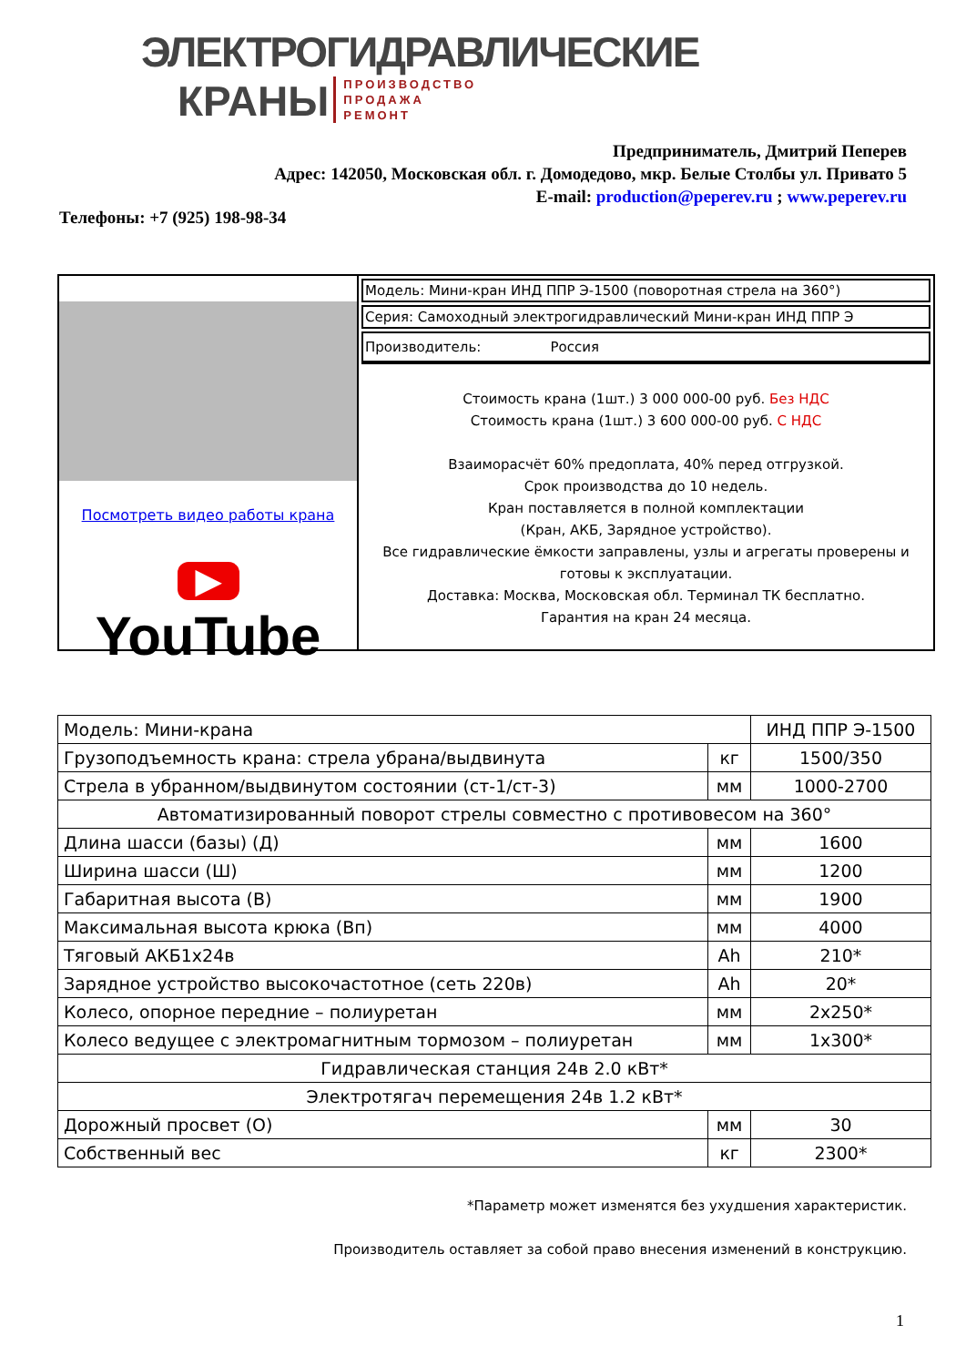ЭЛЕКТРОГИДРАВЛИЧЕСКИЕ
КРАНЫ ПРОИЗВОДСТВО
ПРОДАЖА
РЕМОНТ
Предприниматель, Дмитрий Пеперев
Адрес: 142050, Московская обл. г. Домодедово, мкр. Белые Столбы ул. Привато 5
E-mail: production@peperev.ru ; www.peperev.ru
Телефоны: +7 (925) 198-98-34
Посмотреть видео работы крана
▶ YouTube
Модель: Мини-кран ИНД ППР Э-1500 (поворотная стрела на 360°)
Серия: Самоходный электрогидравлический Мини-кран ИНД ППР Э
Производитель: Россия
Стоимость крана (1шт.) 3 000 000-00 руб. Без НДС
Стоимость крана (1шт.) 3 600 000-00 руб. С НДС
Взаиморасчёт 60% предоплата, 40% перед отгрузкой.
Срок производства до 10 недель.
Кран поставляется в полной комплектации
(Кран, АКБ, Зарядное устройство).
Все гидравлические ёмкости заправлены, узлы и агрегаты проверены и готовы к эксплуатации.
Доставка: Москва, Московская обл. Терминал ТК бесплатно.
Гарантия на кран 24 месяца.
| Модель: Мини-крана | | ИНД ППР Э-1500 |
| Грузоподъемность крана: стрела убрана/выдвинута | кг | 1500/350 |
| Стрела в убранном/выдвинутом состоянии (ст-1/ст-3) | мм | 1000-2700 |
| Автоматизированный поворот стрелы совместно с противовесом на 360° | | |
| Длина шасси (базы) (Д) | мм | 1600 |
| Ширина шасси (Ш) | мм | 1200 |
| Габаритная высота (В) | мм | 1900 |
| Максимальная высота крюка (Вп) | мм | 4000 |
| Тяговый АКБ1х24в | Ah | 210* |
| Зарядное устройство высокочастотное (сеть 220в) | Ah | 20* |
| Колесо, опорное передние – полиуретан | мм | 2х250* |
| Колесо ведущее с электромагнитным тормозом – полиуретан | мм | 1х300* |
| Гидравлическая станция 24в 2.0 кВт* | | |
| Электротягач перемещения 24в 1.2 кВт* | | |
| Дорожный просвет (О) | мм | 30 |
| Собственный вес | кг | 2300* |
*Параметр может изменятся без ухудшения характеристик.
Производитель оставляет за собой право внесения изменений в конструкцию.
1